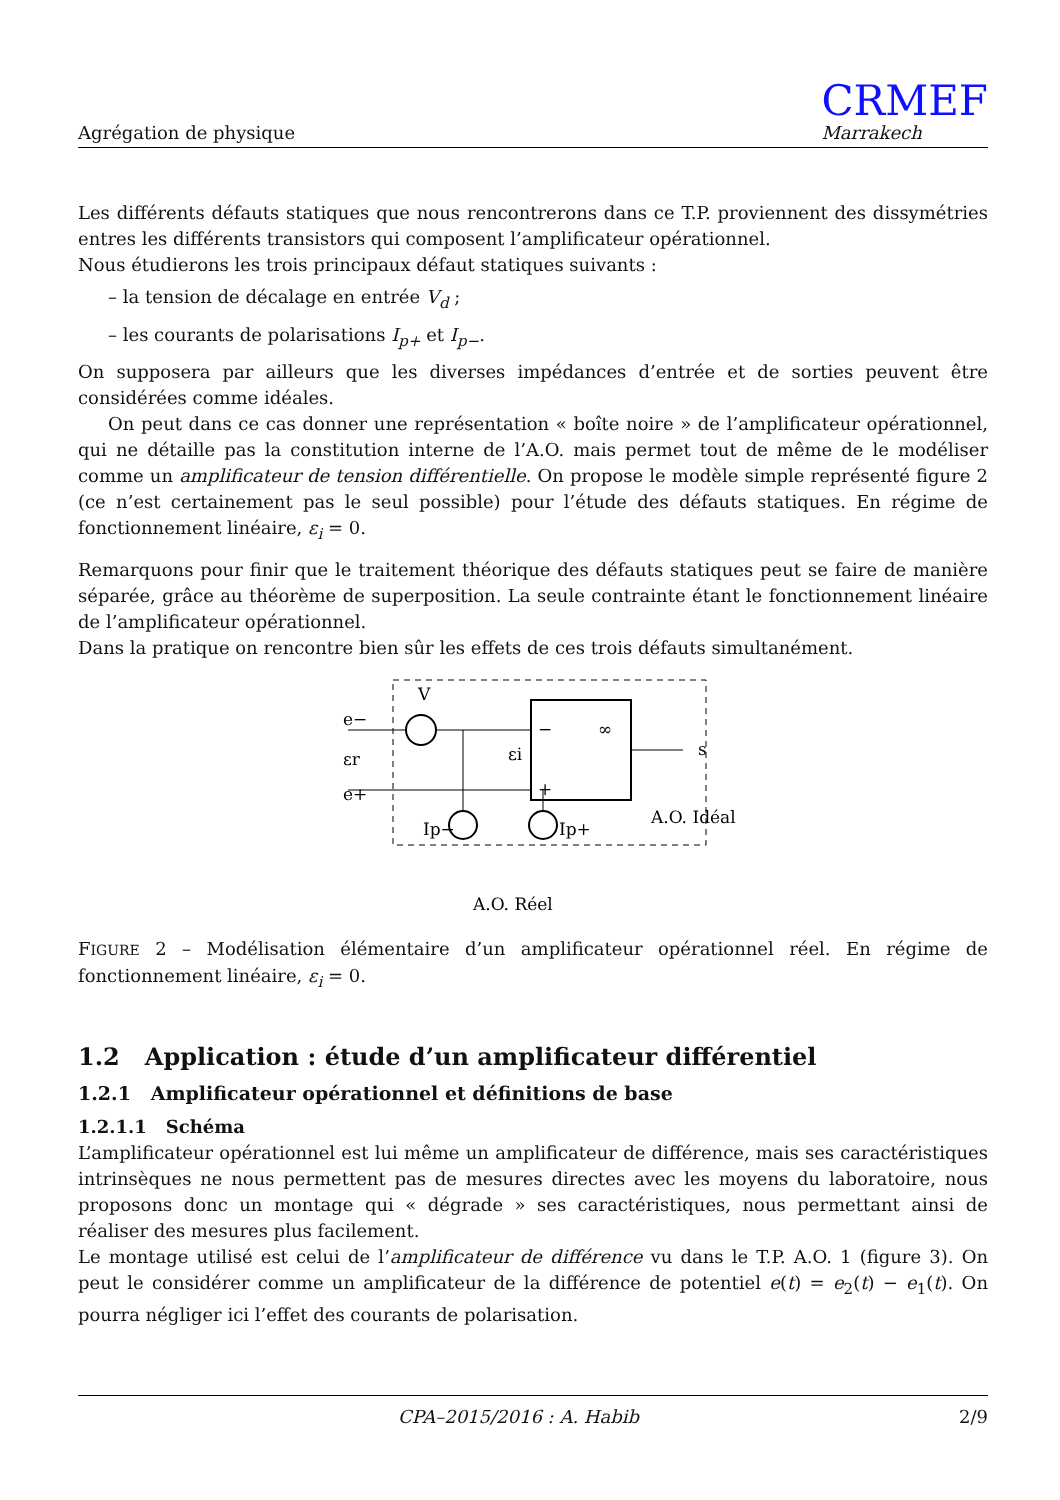Agrégation de physique
CRMEF
Marrakech
Les différents défauts statiques que nous rencontrerons dans ce T.P. proviennent des dissymétries entres les différents transistors qui composent l’amplificateur opérationnel.
Nous étudierons les trois principaux défaut statiques suivants :
– la tension de décalage en entrée V<sub>d</sub> ;
– les courants de polarisations I<sub>p+</sub> et I<sub>p−</sub>.
On supposera par ailleurs que les diverses impédances d’entrée et de sorties peuvent être considérées comme idéales.
On peut dans ce cas donner une représentation « boîte noire » de l’amplificateur opérationnel, qui ne détaille pas la constitution interne de l’A.O. mais permet tout de même de le modéliser comme un amplificateur de tension différentielle. On propose le modèle simple représenté figure 2 (ce n’est certainement pas le seul possible) pour l’étude des défauts statiques. En régime de fonctionnement linéaire, ε<sub>i</sub> = 0.
Remarquons pour finir que le traitement théorique des défauts statiques peut se faire de manière séparée, grâce au théorème de superposition. La seule contrainte étant le fonctionnement linéaire de l’amplificateur opérationnel.
Dans la pratique on rencontre bien sûr les effets de ces trois défauts simultanément.
V
e−
e+
εr
εi
−
+
∞
s
Ip−
Ip+
A.O. Idéal
A.O. Réel
FIGURE 2 – Modélisation élémentaire d’un amplificateur opérationnel réel. En régime de fonctionnement linéaire, ε<sub>i</sub> = 0.
1.2 Application : étude d’un amplificateur différentiel
1.2.1 Amplificateur opérationnel et définitions de base
1.2.1.1 Schéma
L’amplificateur opérationnel est lui même un amplificateur de différence, mais ses caractéristiques intrinsèques ne nous permettent pas de mesures directes avec les moyens du laboratoire, nous proposons donc un montage qui « dégrade » ses caractéristiques, nous permettant ainsi de réaliser des mesures plus facilement.
Le montage utilisé est celui de l’amplificateur de différence vu dans le T.P. A.O. 1 (figure 3). On peut le considérer comme un amplificateur de la différence de potentiel e(t) = e<sub>2</sub>(t) − e<sub>1</sub>(t). On pourra négliger ici l’effet des courants de polarisation.
CPA–2015/2016 : A. Habib 2/9